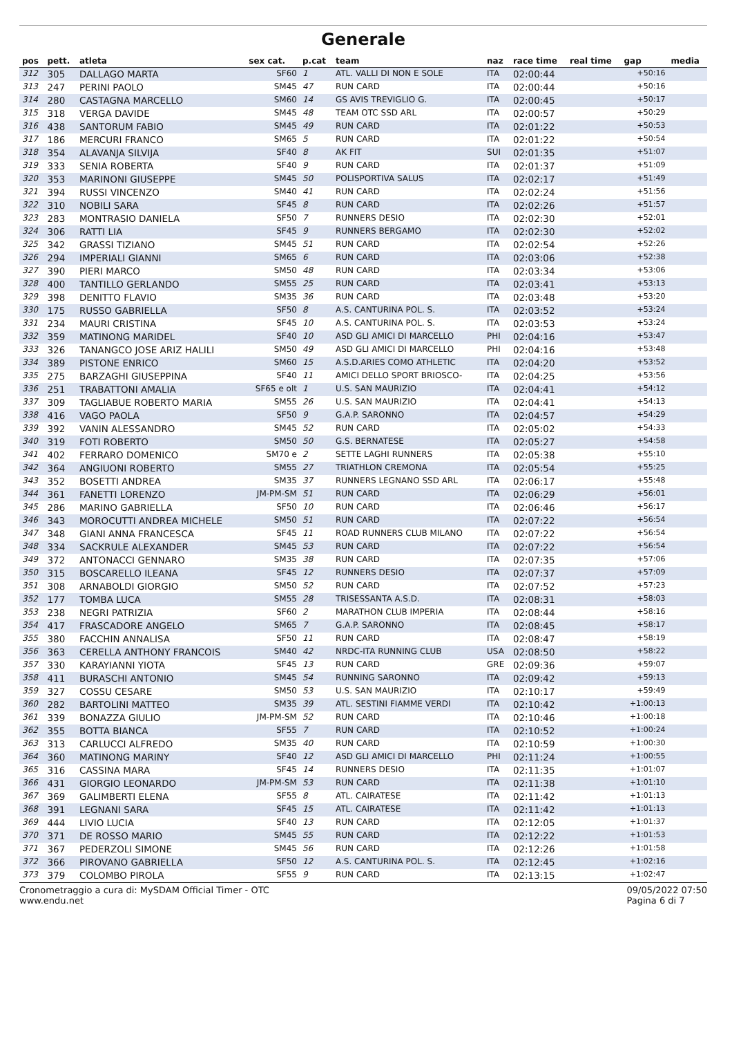Generale
| pos | pett. | atleta | sex cat. | p.cat | team | naz | race time | real time | gap | media |
| --- | --- | --- | --- | --- | --- | --- | --- | --- | --- | --- |
| 312 | 305 | DALLAGO MARTA | SF60 | 1 | ATL. VALLI DI NON E SOLE | ITA | 02:00:44 | | +50:16 | |
| 313 | 247 | PERINI PAOLO | SM45 | 47 | RUN CARD | ITA | 02:00:44 | | +50:16 | |
| 314 | 280 | CASTAGNA MARCELLO | SM60 | 14 | GS AVIS TREVIGLIO G. | ITA | 02:00:45 | | +50:17 | |
| 315 | 318 | VERGA DAVIDE | SM45 | 48 | TEAM OTC SSD ARL | ITA | 02:00:57 | | +50:29 | |
| 316 | 438 | SANTORUM FABIO | SM45 | 49 | RUN CARD | ITA | 02:01:22 | | +50:53 | |
| 317 | 186 | MERCURI FRANCO | SM65 | 5 | RUN CARD | ITA | 02:01:22 | | +50:54 | |
| 318 | 354 | ALAVANJA SILVIJA | SF40 | 8 | AK FIT | SUI | 02:01:35 | | +51:07 | |
| 319 | 333 | SENIA ROBERTA | SF40 | 9 | RUN CARD | ITA | 02:01:37 | | +51:09 | |
| 320 | 353 | MARINONI GIUSEPPE | SM45 | 50 | POLISPORTIVA SALUS | ITA | 02:02:17 | | +51:49 | |
| 321 | 394 | RUSSI VINCENZO | SM40 | 41 | RUN CARD | ITA | 02:02:24 | | +51:56 | |
| 322 | 310 | NOBILI SARA | SF45 | 8 | RUN CARD | ITA | 02:02:26 | | +51:57 | |
| 323 | 283 | MONTRASIO DANIELA | SF50 | 7 | RUNNERS DESIO | ITA | 02:02:30 | | +52:01 | |
| 324 | 306 | RATTI LIA | SF45 | 9 | RUNNERS BERGAMO | ITA | 02:02:30 | | +52:02 | |
| 325 | 342 | GRASSI TIZIANO | SM45 | 51 | RUN CARD | ITA | 02:02:54 | | +52:26 | |
| 326 | 294 | IMPERIALI GIANNI | SM65 | 6 | RUN CARD | ITA | 02:03:06 | | +52:38 | |
| 327 | 390 | PIERI MARCO | SM50 | 48 | RUN CARD | ITA | 02:03:34 | | +53:06 | |
| 328 | 400 | TANTILLO GERLANDO | SM55 | 25 | RUN CARD | ITA | 02:03:41 | | +53:13 | |
| 329 | 398 | DENITTO FLAVIO | SM35 | 36 | RUN CARD | ITA | 02:03:48 | | +53:20 | |
| 330 | 175 | RUSSO GABRIELLA | SF50 | 8 | A.S. CANTURINA POL. S. | ITA | 02:03:52 | | +53:24 | |
| 331 | 234 | MAURI CRISTINA | SF45 | 10 | A.S. CANTURINA POL. S. | ITA | 02:03:53 | | +53:24 | |
| 332 | 359 | MATINONG MARIDEL | SF40 | 10 | ASD GLI AMICI DI MARCELLO | PHI | 02:04:16 | | +53:47 | |
| 333 | 326 | TANANGCO JOSE ARIZ HALILI | SM50 | 49 | ASD GLI AMICI DI MARCELLO | PHI | 02:04:16 | | +53:48 | |
| 334 | 389 | PISTONE ENRICO | SM60 | 15 | A.S.D.ARIES COMO ATHLETIC | ITA | 02:04:20 | | +53:52 | |
| 335 | 275 | BARZAGHI GIUSEPPINA | SF40 | 11 | AMICI DELLO SPORT BRIOSCO- | ITA | 02:04:25 | | +53:56 | |
| 336 | 251 | TRABATTONI AMALIA | SF65 e olt | 1 | U.S. SAN MAURIZIO | ITA | 02:04:41 | | +54:12 | |
| 337 | 309 | TAGLIABUE ROBERTO MARIA | SM55 | 26 | U.S. SAN MAURIZIO | ITA | 02:04:41 | | +54:13 | |
| 338 | 416 | VAGO PAOLA | SF50 | 9 | G.A.P. SARONNO | ITA | 02:04:57 | | +54:29 | |
| 339 | 392 | VANIN ALESSANDRO | SM45 | 52 | RUN CARD | ITA | 02:05:02 | | +54:33 | |
| 340 | 319 | FOTI ROBERTO | SM50 | 50 | G.S. BERNATESE | ITA | 02:05:27 | | +54:58 | |
| 341 | 402 | FERRARO DOMENICO | SM70 e | 2 | SETTE LAGHI RUNNERS | ITA | 02:05:38 | | +55:10 | |
| 342 | 364 | ANGIUONI ROBERTO | SM55 | 27 | TRIATHLON CREMONA | ITA | 02:05:54 | | +55:25 | |
| 343 | 352 | BOSETTI ANDREA | SM35 | 37 | RUNNERS LEGNANO SSD ARL | ITA | 02:06:17 | | +55:48 | |
| 344 | 361 | FANETTI LORENZO | JM-PM-SM | 51 | RUN CARD | ITA | 02:06:29 | | +56:01 | |
| 345 | 286 | MARINO GABRIELLA | SF50 | 10 | RUN CARD | ITA | 02:06:46 | | +56:17 | |
| 346 | 343 | MOROCUTTI ANDREA MICHELE | SM50 | 51 | RUN CARD | ITA | 02:07:22 | | +56:54 | |
| 347 | 348 | GIANI ANNA FRANCESCA | SF45 | 11 | ROAD RUNNERS CLUB MILANO | ITA | 02:07:22 | | +56:54 | |
| 348 | 334 | SACKRULE ALEXANDER | SM45 | 53 | RUN CARD | ITA | 02:07:22 | | +56:54 | |
| 349 | 372 | ANTONACCI GENNARO | SM35 | 38 | RUN CARD | ITA | 02:07:35 | | +57:06 | |
| 350 | 315 | BOSCARELLO ILEANA | SF45 | 12 | RUNNERS DESIO | ITA | 02:07:37 | | +57:09 | |
| 351 | 308 | ARNABOLDI GIORGIO | SM50 | 52 | RUN CARD | ITA | 02:07:52 | | +57:23 | |
| 352 | 177 | TOMBA LUCA | SM55 | 28 | TRISESSANTA A.S.D. | ITA | 02:08:31 | | +58:03 | |
| 353 | 238 | NEGRI PATRIZIA | SF60 | 2 | MARATHON CLUB IMPERIA | ITA | 02:08:44 | | +58:16 | |
| 354 | 417 | FRASCADORE ANGELO | SM65 | 7 | G.A.P. SARONNO | ITA | 02:08:45 | | +58:17 | |
| 355 | 380 | FACCHIN ANNALISA | SF50 | 11 | RUN CARD | ITA | 02:08:47 | | +58:19 | |
| 356 | 363 | CERELLA ANTHONY FRANCOIS | SM40 | 42 | NRDC-ITA RUNNING CLUB | USA | 02:08:50 | | +58:22 | |
| 357 | 330 | KARAYIANNI YIOTA | SF45 | 13 | RUN CARD | GRE | 02:09:36 | | +59:07 | |
| 358 | 411 | BURASCHI ANTONIO | SM45 | 54 | RUNNING SARONNO | ITA | 02:09:42 | | +59:13 | |
| 359 | 327 | COSSU CESARE | SM50 | 53 | U.S. SAN MAURIZIO | ITA | 02:10:17 | | +59:49 | |
| 360 | 282 | BARTOLINI MATTEO | SM35 | 39 | ATL. SESTINI FIAMME VERDI | ITA | 02:10:42 | | +1:00:13 | |
| 361 | 339 | BONAZZA GIULIO | JM-PM-SM | 52 | RUN CARD | ITA | 02:10:46 | | +1:00:18 | |
| 362 | 355 | BOTTA BIANCA | SF55 | 7 | RUN CARD | ITA | 02:10:52 | | +1:00:24 | |
| 363 | 313 | CARLUCCI ALFREDO | SM35 | 40 | RUN CARD | ITA | 02:10:59 | | +1:00:30 | |
| 364 | 360 | MATINONG MARINY | SF40 | 12 | ASD GLI AMICI DI MARCELLO | PHI | 02:11:24 | | +1:00:55 | |
| 365 | 316 | CASSINA MARA | SF45 | 14 | RUNNERS DESIO | ITA | 02:11:35 | | +1:01:07 | |
| 366 | 431 | GIORGIO LEONARDO | JM-PM-SM | 53 | RUN CARD | ITA | 02:11:38 | | +1:01:10 | |
| 367 | 369 | GALIMBERTI ELENA | SF55 | 8 | ATL. CAIRATESE | ITA | 02:11:42 | | +1:01:13 | |
| 368 | 391 | LEGNANI SARA | SF45 | 15 | ATL. CAIRATESE | ITA | 02:11:42 | | +1:01:13 | |
| 369 | 444 | LIVIO LUCIA | SF40 | 13 | RUN CARD | ITA | 02:12:05 | | +1:01:37 | |
| 370 | 371 | DE ROSSO MARIO | SM45 | 55 | RUN CARD | ITA | 02:12:22 | | +1:01:53 | |
| 371 | 367 | PEDERZOLI SIMONE | SM45 | 56 | RUN CARD | ITA | 02:12:26 | | +1:01:58 | |
| 372 | 366 | PIROVANO GABRIELLA | SF50 | 12 | A.S. CANTURINA POL. S. | ITA | 02:12:45 | | +1:02:16 | |
| 373 | 379 | COLOMBO PIROLA | SF55 | 9 | RUN CARD | ITA | 02:13:15 | | +1:02:47 | |
Cronometraggio a cura di: MySDAM Official Timer - OTC
www.endu.net
09/05/2022 07:50
Pagina 6 di 7